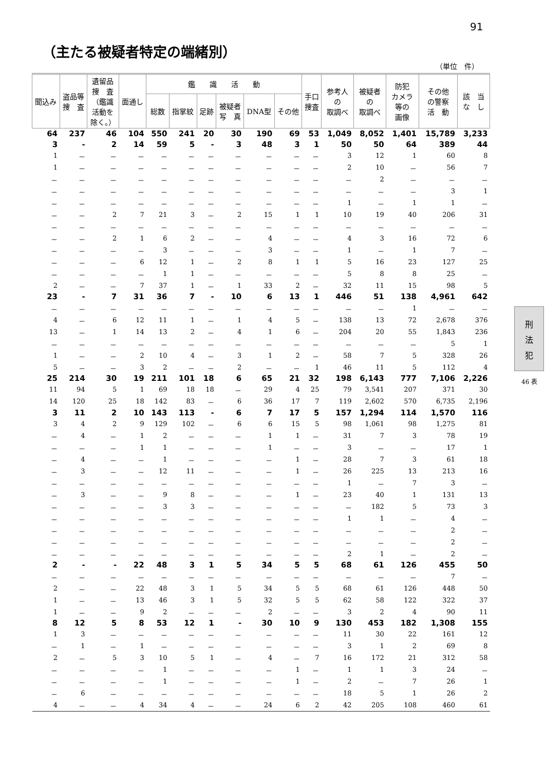91
（主たる被疑者特定の端緒別）
（単位　件）
刑
法
犯
46 表
| 聞込み | 盗品等 捜 査 | 遺留品 捜 査 （鑑識 活動を 除く。） | 面通し | 鑑 識 活 動 | | | | | | 手口 捜査 | 参考人 の 取調べ | 被疑者 の 取調べ | 防犯 カメラ 等の 画像 | その他 の警察 活 動 | 該 当 な し |
| --- | --- | --- | --- | --- | --- | --- | --- | --- | --- | --- | --- | --- | --- | --- | --- |
| | | | | 総数 | 指掌紋 | 足跡 | 被疑者 写 真 | DNA型 | その他 | | | | | | |
| 64 | 237 | 46 | 104 | 550 | 241 | 20 | 30 | 190 | 69 | 53 | 1,049 | 8,052 | 1,401 | 15,789 | 3,233 |
| 3 | - | 2 | 14 | 59 | 5 | - | 3 | 48 | 3 | 1 | 50 | 50 | 64 | 389 | 44 |
| 1 | － | － | － | － | － | － | － | － | － | － | 3 | 12 | 1 | 60 | 8 |
| 1 | － | － | － | － | － | － | － | － | － | － | 2 | 10 | － | 56 | 7 |
| － | － | － | － | － | － | － | － | － | － | － | － | 2 | － | － | － |
| － | － | － | － | － | － | － | － | － | － | － | － | － | － | 3 | 1 |
| － | － | － | － | － | － | － | － | － | － | － | 1 | － | 1 | 1 | － |
| － | － | 2 | 7 | 21 | 3 | － | 2 | 15 | 1 | 1 | 10 | 19 | 40 | 206 | 31 |
| － | － | － | － | － | － | － | － | － | － | － | － | － | － | － | － |
| － | － | 2 | 1 | 6 | 2 | － | － | 4 | － | － | 4 | 3 | 16 | 72 | 6 |
| － | － | － | － | 3 | － | － | － | 3 | － | － | 1 | － | 1 | 7 | － |
| － | － | － | 6 | 12 | 1 | － | 2 | 8 | 1 | 1 | 5 | 16 | 23 | 127 | 25 |
| － | － | － | － | 1 | 1 | － | － | － | － | － | 5 | 8 | 8 | 25 | － |
| 2 | － | － | 7 | 37 | 1 | － | 1 | 33 | 2 | － | 32 | 11 | 15 | 98 | 5 |
| 23 | - | 7 | 31 | 36 | 7 | - | 10 | 6 | 13 | 1 | 446 | 51 | 138 | 4,961 | 642 |
| － | － | － | － | － | － | － | － | － | － | － | － | － | 1 | － | － |
| 4 | － | 6 | 12 | 11 | 1 | － | 1 | 4 | 5 | － | 138 | 13 | 72 | 2,678 | 376 |
| 13 | － | 1 | 14 | 13 | 2 | － | 4 | 1 | 6 | － | 204 | 20 | 55 | 1,843 | 236 |
| － | － | － | － | － | － | － | － | － | － | － | － | － | － | 5 | 1 |
| 1 | － | － | 2 | 10 | 4 | － | 3 | 1 | 2 | － | 58 | 7 | 5 | 328 | 26 |
| 5 | － | － | 3 | 2 | － | － | 2 | － | － | 1 | 46 | 11 | 5 | 112 | 4 |
| 25 | 214 | 30 | 19 | 211 | 101 | 18 | 6 | 65 | 21 | 32 | 198 | 6,143 | 777 | 7,106 | 2,226 |
| 11 | 94 | 5 | 1 | 69 | 18 | 18 | － | 29 | 4 | 25 | 79 | 3,541 | 207 | 371 | 30 |
| 14 | 120 | 25 | 18 | 142 | 83 | － | 6 | 36 | 17 | 7 | 119 | 2,602 | 570 | 6,735 | 2,196 |
| 3 | 11 | 2 | 10 | 143 | 113 | - | 6 | 7 | 17 | 5 | 157 | 1,294 | 114 | 1,570 | 116 |
| 3 | 4 | 2 | 9 | 129 | 102 | － | 6 | 6 | 15 | 5 | 98 | 1,061 | 98 | 1,275 | 81 |
| － | 4 | － | 1 | 2 | － | － | － | 1 | 1 | － | 31 | 7 | 3 | 78 | 19 |
| － | － | － | 1 | 1 | － | － | － | 1 | － | － | 3 | － | － | 17 | 1 |
| － | 4 | － | － | 1 | － | － | － | － | 1 | － | 28 | 7 | 3 | 61 | 18 |
| － | 3 | － | － | 12 | 11 | － | － | － | 1 | － | 26 | 225 | 13 | 213 | 16 |
| － | － | － | － | － | － | － | － | － | － | － | 1 | － | 7 | 3 | － |
| － | 3 | － | － | 9 | 8 | － | － | － | 1 | － | 23 | 40 | 1 | 131 | 13 |
| － | － | － | － | 3 | 3 | － | － | － | － | － | － | 182 | 5 | 73 | 3 |
| － | － | － | － | － | － | － | － | － | － | － | 1 | 1 | － | 4 | － |
| － | － | － | － | － | － | － | － | － | － | － | － | － | － | 2 | － |
| － | － | － | － | － | － | － | － | － | － | － | － | － | － | 2 | － |
| － | － | － | － | － | － | － | － | － | － | － | 2 | 1 | － | 2 | － |
| 2 | - | - | 22 | 48 | 3 | 1 | 5 | 34 | 5 | 5 | 68 | 61 | 126 | 455 | 50 |
| － | － | － | － | － | － | － | － | － | － | － | － | － | － | 7 | － |
| 2 | － | － | 22 | 48 | 3 | 1 | 5 | 34 | 5 | 5 | 68 | 61 | 126 | 448 | 50 |
| 1 | － | － | 13 | 46 | 3 | 1 | 5 | 32 | 5 | 5 | 62 | 58 | 122 | 322 | 37 |
| 1 | － | － | 9 | 2 | － | － | － | 2 | － | － | 3 | 2 | 4 | 90 | 11 |
| 8 | 12 | 5 | 8 | 53 | 12 | 1 | - | 30 | 10 | 9 | 130 | 453 | 182 | 1,308 | 155 |
| 1 | 3 | － | － | － | － | － | － | － | － | － | 11 | 30 | 22 | 161 | 12 |
| － | 1 | － | 1 | － | － | － | － | － | － | － | 3 | 1 | 2 | 69 | 8 |
| 2 | － | 5 | 3 | 10 | 5 | 1 | － | 4 | － | 7 | 16 | 172 | 21 | 312 | 58 |
| － | － | － | － | 1 | － | － | － | － | 1 | － | 1 | 1 | 3 | 24 | － |
| － | － | － | － | 1 | － | － | － | － | 1 | － | 2 | － | 7 | 26 | 1 |
| － | 6 | － | － | － | － | － | － | － | － | － | 18 | 5 | 1 | 26 | 2 |
| 4 | － | － | 4 | 34 | 4 | － | － | 24 | 6 | 2 | 42 | 205 | 108 | 460 | 61 |